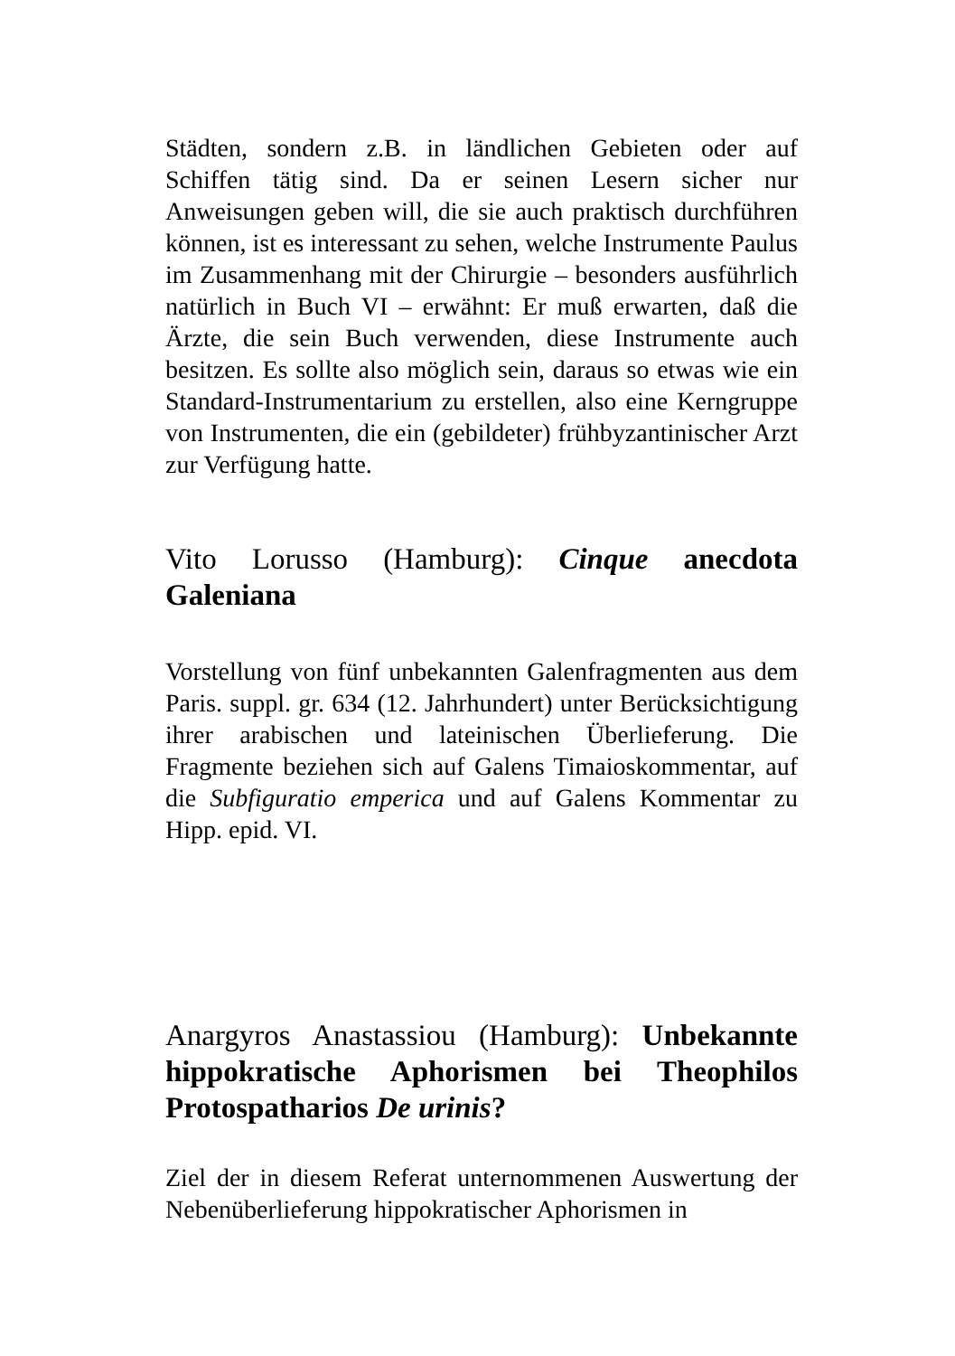Städten, sondern z.B. in ländlichen Gebieten oder auf Schiffen tätig sind. Da er seinen Lesern sicher nur Anweisungen geben will, die sie auch praktisch durchführen können, ist es interessant zu sehen, welche Instrumente Paulus im Zusammenhang mit der Chirurgie – besonders ausführlich natürlich in Buch VI – erwähnt: Er muß erwarten, daß die Ärzte, die sein Buch verwenden, diese Instrumente auch besitzen. Es sollte also möglich sein, daraus so etwas wie ein Standard-Instrumentarium zu erstellen, also eine Kerngruppe von Instrumenten, die ein (gebildeter) frühbyzantinischer Arzt zur Verfügung hatte.
Vito Lorusso (Hamburg): Cinque anecdota Galeniana
Vorstellung von fünf unbekannten Galenfragmenten aus dem Paris. suppl. gr. 634 (12. Jahrhundert) unter Berücksichtigung ihrer arabischen und lateinischen Überlieferung. Die Fragmente beziehen sich auf Galens Timaioskommentar, auf die Subfiguratio emperica und auf Galens Kommentar zu Hipp. epid. VI.
Anargyros Anastassiou (Hamburg): Unbekannte hippokratische Aphorismen bei Theophilos Protospatharios De urinis?
Ziel der in diesem Referat unternommenen Auswertung der Nebenüberlieferung hippokratischer Aphorismen in